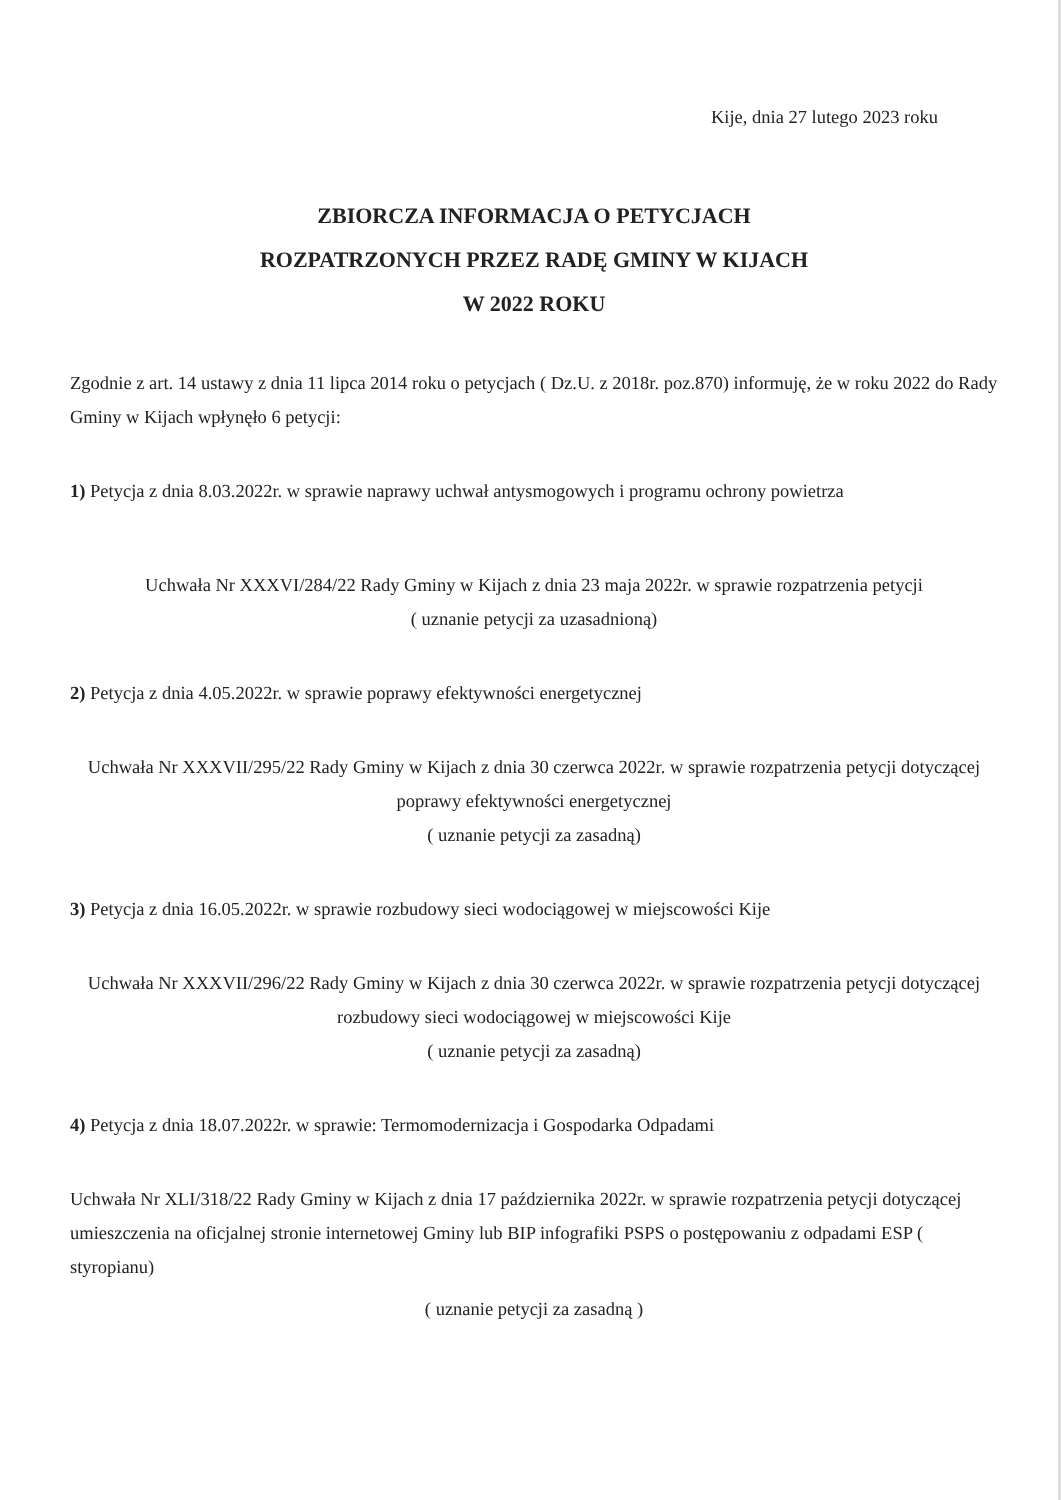Kije, dnia 27 lutego 2023 roku
ZBIORCZA INFORMACJA O PETYCJACH
ROZPATRZONYCH PRZEZ RADĘ GMINY W KIJACH
W 2022 ROKU
Zgodnie z art. 14 ustawy z dnia 11 lipca 2014 roku o petycjach ( Dz.U. z 2018r. poz.870) informuję, że w roku 2022 do Rady Gminy w Kijach wpłynęło 6 petycji:
1) Petycja z dnia 8.03.2022r. w sprawie naprawy uchwał antysmogowych i programu ochrony powietrza
Uchwała Nr XXXVI/284/22 Rady Gminy w Kijach z dnia 23 maja 2022r. w sprawie rozpatrzenia petycji
( uznanie petycji za uzasadnioną)
2) Petycja z dnia 4.05.2022r. w sprawie poprawy efektywności energetycznej
Uchwała Nr XXXVII/295/22 Rady Gminy w Kijach z dnia 30 czerwca 2022r. w sprawie rozpatrzenia petycji dotyczącej poprawy efektywności energetycznej
( uznanie petycji za zasadną)
3) Petycja z dnia 16.05.2022r. w sprawie rozbudowy sieci wodociągowej w miejscowości Kije
Uchwała Nr XXXVII/296/22 Rady Gminy w Kijach z dnia 30 czerwca 2022r. w sprawie rozpatrzenia petycji dotyczącej rozbudowy sieci wodociągowej w miejscowości Kije
( uznanie petycji za zasadną)
4) Petycja z dnia 18.07.2022r. w sprawie: Termomodernizacja i Gospodarka Odpadami
Uchwała Nr XLI/318/22 Rady Gminy w Kijach z dnia 17 października 2022r. w sprawie rozpatrzenia petycji dotyczącej umieszczenia na oficjalnej stronie internetowej Gminy lub BIP infografiki PSPS o postępowaniu z odpadami ESP ( styropianu)
( uznanie petycji za zasadną )